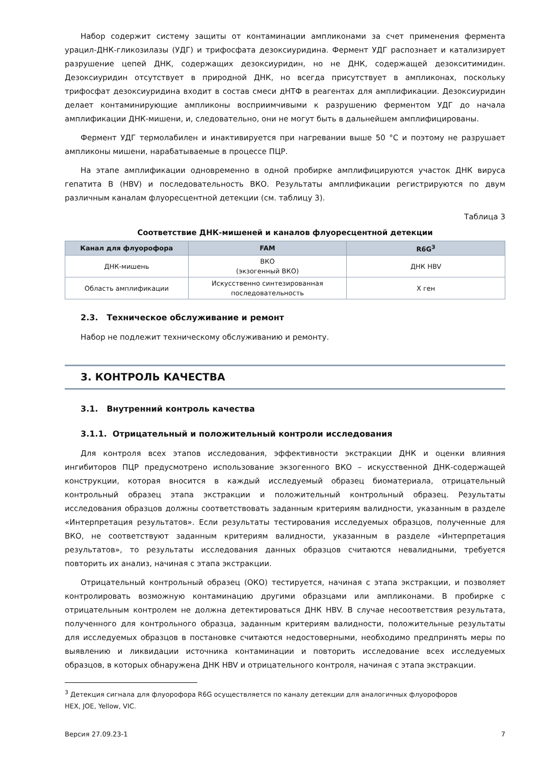Набор содержит систему защиты от контаминации ампликонами за счет применения фермента урацил-ДНК-гликозилазы (УДГ) и трифосфата дезоксиуридина. Фермент УДГ распознает и катализирует разрушение цепей ДНК, содержащих дезоксиуридин, но не ДНК, содержащей дезокситимидин. Дезоксиуридин отсутствует в природной ДНК, но всегда присутствует в ампликонах, поскольку трифосфат дезоксиуридина входит в состав смеси дНТФ в реагентах для амплификации. Дезоксиуридин делает контаминирующие ампликоны восприимчивыми к разрушению ферментом УДГ до начала амплификации ДНК-мишени, и, следовательно, они не могут быть в дальнейшем амплифицированы.
Фермент УДГ термолабилен и инактивируется при нагревании выше 50 °C и поэтому не разрушает ампликоны мишени, нарабатываемые в процессе ПЦР.
На этапе амплификации одновременно в одной пробирке амплифицируются участок ДНК вируса гепатита В (HBV) и последовательность ВКО. Результаты амплификации регистрируются по двум различным каналам флуоресцентной детекции (см. таблицу 3).
Таблица 3
Соответствие ДНК-мишеней и каналов флуоресцентной детекции
| Канал для флуорофора | FAM | R6G<sup>3</sup> |
| --- | --- | --- |
| ДНК-мишень | ВКО (экзогенный ВКО) | ДНК HBV |
| Область амплификации | Искусственно синтезированная последовательность | X ген |
2.3. Техническое обслуживание и ремонт
Набор не подлежит техническому обслуживанию и ремонту.
3. КОНТРОЛЬ КАЧЕСТВА
3.1. Внутренний контроль качества
3.1.1. Отрицательный и положительный контроли исследования
Для контроля всех этапов исследования, эффективности экстракции ДНК и оценки влияния ингибиторов ПЦР предусмотрено использование экзогенного ВКО – искусственной ДНК-содержащей конструкции, которая вносится в каждый исследуемый образец биоматериала, отрицательный контрольный образец этапа экстракции и положительный контрольный образец. Результаты исследования образцов должны соответствовать заданным критериям валидности, указанным в разделе «Интерпретация результатов». Если результаты тестирования исследуемых образцов, полученные для ВКО, не соответствуют заданным критериям валидности, указанным в разделе «Интерпретация результатов», то результаты исследования данных образцов считаются невалидными, требуется повторить их анализ, начиная с этапа экстракции.
Отрицательный контрольный образец (ОКО) тестируется, начиная с этапа экстракции, и позволяет контролировать возможную контаминацию другими образцами или ампликонами. В пробирке с отрицательным контролем не должна детектироваться ДНК HBV. В случае несоответствия результата, полученного для контрольного образца, заданным критериям валидности, положительные результаты для исследуемых образцов в постановке считаются недостоверными, необходимо предпринять меры по выявлению и ликвидации источника контаминации и повторить исследование всех исследуемых образцов, в которых обнаружена ДНК HBV и отрицательного контроля, начиная с этапа экстракции.
<sup>3</sup> Детекция сигнала для флуорофора R6G осуществляется по каналу детекции для аналогичных флуорофоров HEX, JOE, Yellow, VIC.
Версия 27.09.23-1 7